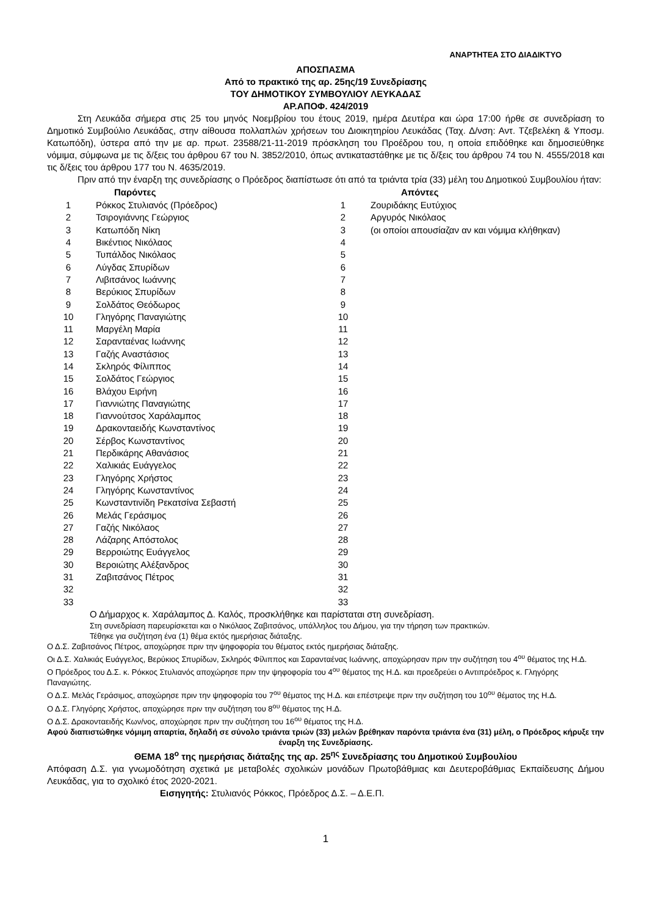ΑΝΑΡΤΗΤΕΑ ΣΤΟ ΔΙΑΔΙΚΤΥΟ
ΑΠΟΣΠΑΣΜΑ
Από το πρακτικό της αρ. 25ης/19 Συνεδρίασης
ΤΟΥ ΔΗΜΟΤΙΚΟΥ ΣΥΜΒΟΥΛΙΟΥ ΛΕΥΚΑΔΑΣ
ΑΡ.ΑΠΟΦ. 424/2019
Στη Λευκάδα σήμερα στις 25 του μηνός Νοεμβρίου του έτους 2019, ημέρα Δευτέρα και ώρα 17:00 ήρθε σε συνεδρίαση το Δημοτικό Συμβούλιο Λευκάδας, στην αίθουσα πολλαπλών χρήσεων του Διοικητηρίου Λευκάδας (Ταχ. Δ/νση: Αντ. Τζεβελέκη & Υποσμ. Κατωπόδη), ύστερα από την με αρ. πρωτ. 23588/21-11-2019 πρόσκληση του Προέδρου του, η οποία επιδόθηκε και δημοσιεύθηκε νόμιμα, σύμφωνα με τις δ/ξεις του άρθρου 67 του Ν. 3852/2010, όπως αντικαταστάθηκε με τις δ/ξεις του άρθρου 74 του Ν. 4555/2018 και τις δ/ξεις του άρθρου 177 του Ν. 4635/2019.
Πριν από την έναρξη της συνεδρίασης ο Πρόεδρος διαπίστωσε ότι από τα τριάντα τρία (33) μέλη του Δημοτικού Συμβουλίου ήταν:
| | Παρόντες | | Απόντες |
| --- | --- | --- | --- |
| 1 | Ρόκκος Στυλιανός (Πρόεδρος) | 1 | Ζουριδάκης Ευτύχιος |
| 2 | Τσιρογιάννης Γεώργιος | 2 | Αργυρός Νικόλαος |
| 3 | Κατωπόδη Νίκη | 3 | (οι οποίοι απουσίαζαν αν και νόμιμα κλήθηκαν) |
| 4 | Βικέντιος Νικόλαος | 4 | |
| 5 | Τυπάλδος Νικόλαος | 5 | |
| 6 | Λύγδας Σπυρίδων | 6 | |
| 7 | Λιβιτσάνος Ιωάννης | 7 | |
| 8 | Βερύκιος Σπυρίδων | 8 | |
| 9 | Σολδάτος Θεόδωρος | 9 | |
| 10 | Γληγόρης Παναγιώτης | 10 | |
| 11 | Μαργέλη Μαρία | 11 | |
| 12 | Σαρανταένας Ιωάννης | 12 | |
| 13 | Γαζής Αναστάσιος | 13 | |
| 14 | Σκληρός Φίλιππος | 14 | |
| 15 | Σολδάτος Γεώργιος | 15 | |
| 16 | Βλάχου Ειρήνη | 16 | |
| 17 | Γιαννιώτης Παναγιώτης | 17 | |
| 18 | Γιαννούτσος Χαράλαμπος | 18 | |
| 19 | Δρακονταειδής Κωνσταντίνος | 19 | |
| 20 | Σέρβος Κωνσταντίνος | 20 | |
| 21 | Περδικάρης Αθανάσιος | 21 | |
| 22 | Χαλικιάς Ευάγγελος | 22 | |
| 23 | Γληγόρης Χρήστος | 23 | |
| 24 | Γληγόρης Κωνσταντίνος | 24 | |
| 25 | Κωνσταντινίδη Ρεκατσίνα Σεβαστή | 25 | |
| 26 | Μελάς Γεράσιμος | 26 | |
| 27 | Γαζής Νικόλαος | 27 | |
| 28 | Λάζαρης Απόστολος | 28 | |
| 29 | Βερροιώτης Ευάγγελος | 29 | |
| 30 | Βεροιώτης Αλέξανδρος | 30 | |
| 31 | Ζαβιτσάνος Πέτρος | 31 | |
| 32 | | 32 | |
| 33 | | 33 | |
Ο Δήμαρχος κ. Χαράλαμπος Δ. Καλός, προσκλήθηκε και παρίσταται στη συνεδρίαση.
Στη συνεδρίαση παρευρίσκεται και ο Νικόλαος Ζαβιτσάνος, υπάλληλος του Δήμου, για την τήρηση των πρακτικών.
Τέθηκε για συζήτηση ένα (1) θέμα εκτός ημερήσιας διάταξης.
Ο Δ.Σ. Ζαβιτσάνος Πέτρος, αποχώρησε πριν την ψηφοφορία του θέματος εκτός ημερήσιας διάταξης.
Οι Δ.Σ. Χαλικιάς Ευάγγελος, Βερύκιος Σπυρίδων, Σκληρός Φίλιππος και Σαρανταένας Ιωάννης, αποχώρησαν πριν την συζήτηση του 4<sup>ου</sup> θέματος της Η.Δ.
Ο Πρόεδρος του Δ.Σ. κ. Ρόκκος Στυλιανός αποχώρησε πριν την ψηφοφορία του 4<sup>ου</sup> θέματος της Η.Δ. και προεδρεύει ο Αντιπρόεδρος κ. Γληγόρης Παναγιώτης.
Ο Δ.Σ. Μελάς Γεράσιμος, αποχώρησε πριν την ψηφοφορία του 7<sup>ου</sup> θέματος της Η.Δ. και επέστρεψε πριν την συζήτηση του 10<sup>ου</sup> θέματος της Η.Δ.
Ο Δ.Σ. Γληγόρης Χρήστος, αποχώρησε πριν την συζήτηση του 8<sup>ου</sup> θέματος της Η.Δ.
Ο Δ.Σ. Δρακονταειδής Κων/νος, αποχώρησε πριν την συζήτηση του 16<sup>ου</sup> θέματος της Η.Δ.
Αφού διαπιστώθηκε νόμιμη απαρτία, δηλαδή σε σύνολο τριάντα τριών (33) μελών βρέθηκαν παρόντα τριάντα ένα (31) μέλη, ο Πρόεδρος κήρυξε την έναρξη της Συνεδρίασης.
ΘΕΜΑ 18<sup>ο</sup> της ημερήσιας διάταξης της αρ. 25<sup>ης</sup> Συνεδρίασης του Δημοτικού Συμβουλίου
Απόφαση Δ.Σ. για γνωμοδότηση σχετικά με μεταβολές σχολικών μονάδων Πρωτοβάθμιας και Δευτεροβάθμιας Εκπαίδευσης Δήμου Λευκάδας, για το σχολικό έτος 2020-2021.
Εισηγητής: Στυλιανός Ρόκκος, Πρόεδρος Δ.Σ. – Δ.Ε.Π.
1